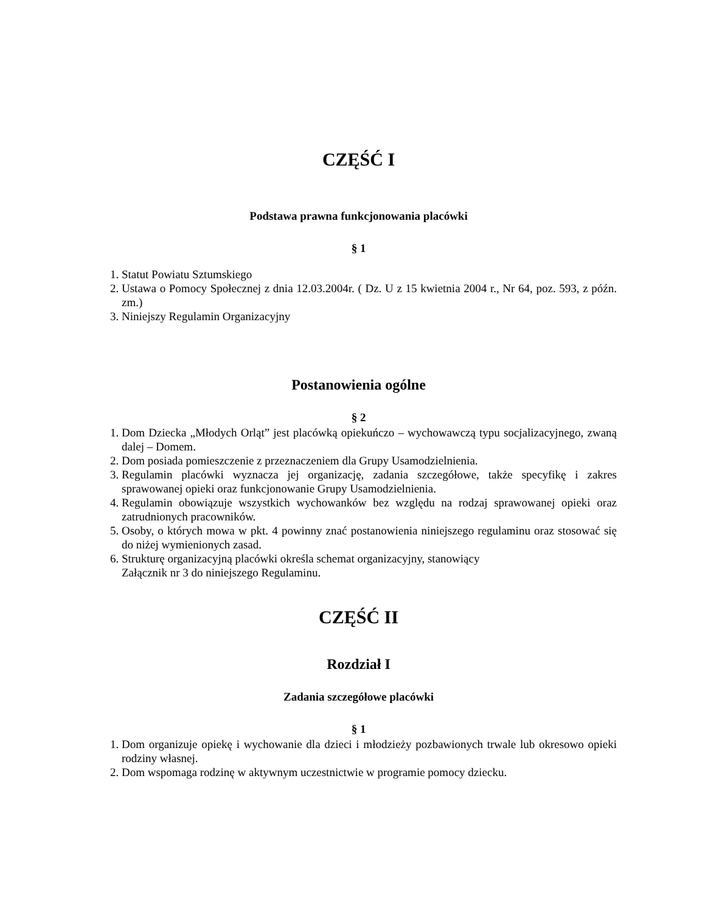CZĘŚĆ I
Podstawa prawna funkcjonowania placówki
§ 1
1. Statut Powiatu Sztumskiego
2. Ustawa o Pomocy Społecznej z dnia 12.03.2004r. ( Dz. U z 15 kwietnia 2004 r., Nr 64, poz. 593, z późn. zm.)
3. Niniejszy Regulamin Organizacyjny
Postanowienia ogólne
§ 2
1. Dom Dziecka „Młodych Orląt” jest placówką opiekuńczo – wychowawczą typu socjalizacyjnego, zwaną dalej – Domem.
2. Dom posiada pomieszczenie z przeznaczeniem dla Grupy Usamodzielnienia.
3. Regulamin placówki wyznacza jej organizację, zadania szczegółowe, także specyfikę i zakres sprawowanej opieki oraz funkcjonowanie Grupy Usamodzielnienia.
4. Regulamin obowiązuje wszystkich wychowanków bez względu na rodzaj sprawowanej opieki oraz zatrudnionych pracowników.
5. Osoby, o których mowa w pkt. 4 powinny znać postanowienia niniejszego regulaminu oraz stosować się do niżej wymienionych zasad.
6. Strukturę organizacyjną placówki określa schemat organizacyjny, stanowiący
Załącznik nr 3 do niniejszego Regulaminu.
CZĘŚĆ II
Rozdział I
Zadania szczegółowe placówki
§ 1
1. Dom organizuje opiekę i wychowanie dla dzieci i młodzieży pozbawionych trwale lub okresowo opieki rodziny własnej.
2. Dom wspomaga rodzinę w aktywnym uczestnictwie w programie pomocy dziecku.